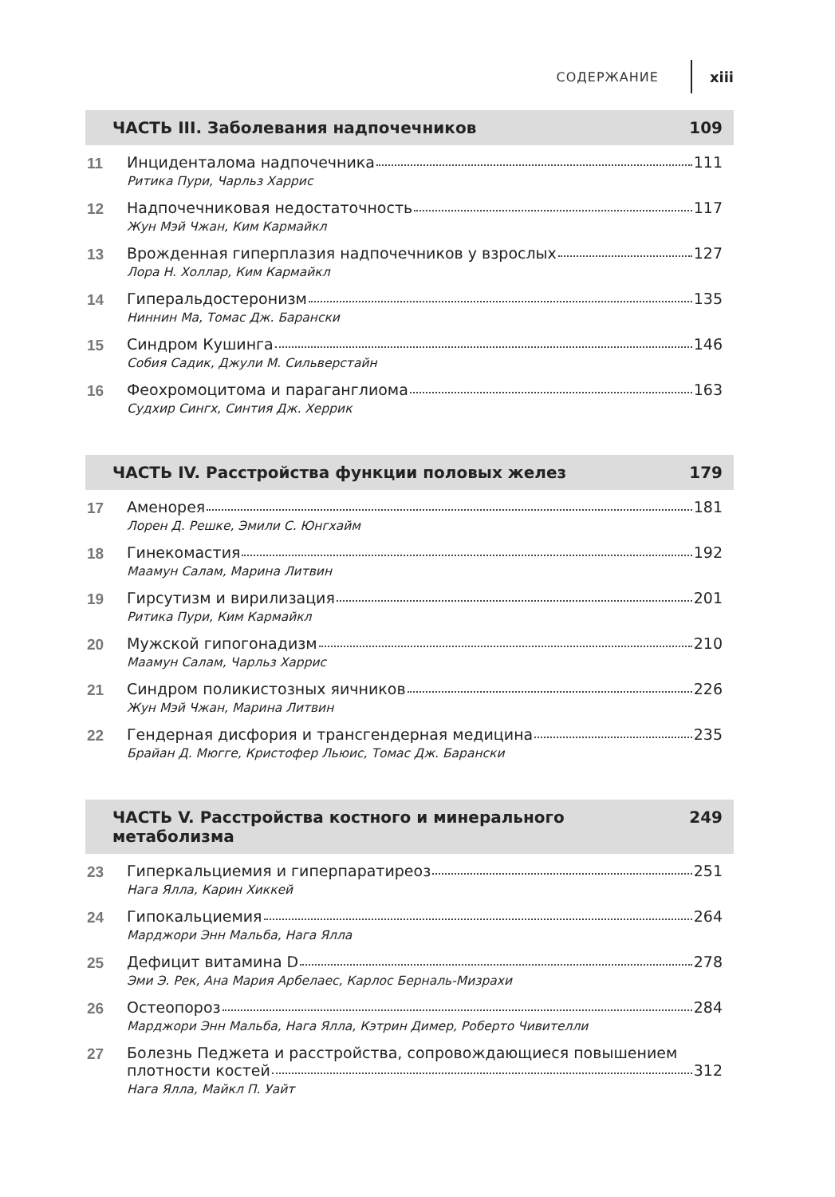СОДЕРЖАНИЕ xiii
ЧАСТЬ III. Заболевания надпочечников 109
11 Инциденталома надпочечника 111
Ритика Пури, Чарльз Харрис
12 Надпочечниковая недостаточность 117
Жун Мэй Чжан, Ким Кармайкл
13 Врожденная гиперплазия надпочечников у взрослых 127
Лора Н. Холлар, Ким Кармайкл
14 Гиперальдостеронизм 135
Ниннин Ма, Томас Дж. Барански
15 Синдром Кушинга 146
Собия Садик, Джули М. Сильверстайн
16 Феохромоцитома и параганглиома 163
Судхир Сингх, Синтия Дж. Херрик
ЧАСТЬ IV. Расстройства функции половых желез 179
17 Аменорея 181
Лорен Д. Решке, Эмили С. Юнгхайм
18 Гинекомастия 192
Маамун Салам, Марина Литвин
19 Гирсутизм и вирилизация 201
Ритика Пури, Ким Кармайкл
20 Мужской гипогонадизм 210
Маамун Салам, Чарльз Харрис
21 Синдром поликистозных яичников 226
Жун Мэй Чжан, Марина Литвин
22 Гендерная дисфория и трансгендерная медицина 235
Брайан Д. Мюгге, Кристофер Льюис, Томас Дж. Барански
ЧАСТЬ V. Расстройства костного и минерального метаболизма 249
23 Гиперкальциемия и гиперпаратиреоз 251
Нага Ялла, Карин Хиккей
24 Гипокальциемия 264
Марджори Энн Мальба, Нага Ялла
25 Дефицит витамина D 278
Эми Э. Рек, Ана Мария Арбелаес, Карлос Берналь-Мизрахи
26 Остеопороз 284
Марджори Энн Мальба, Нага Ялла, Кэтрин Димер, Роберто Чивителли
27 Болезнь Педжета и расстройства, сопровождающиеся повышением
плотности костей 312
Нага Ялла, Майкл П. Уайт